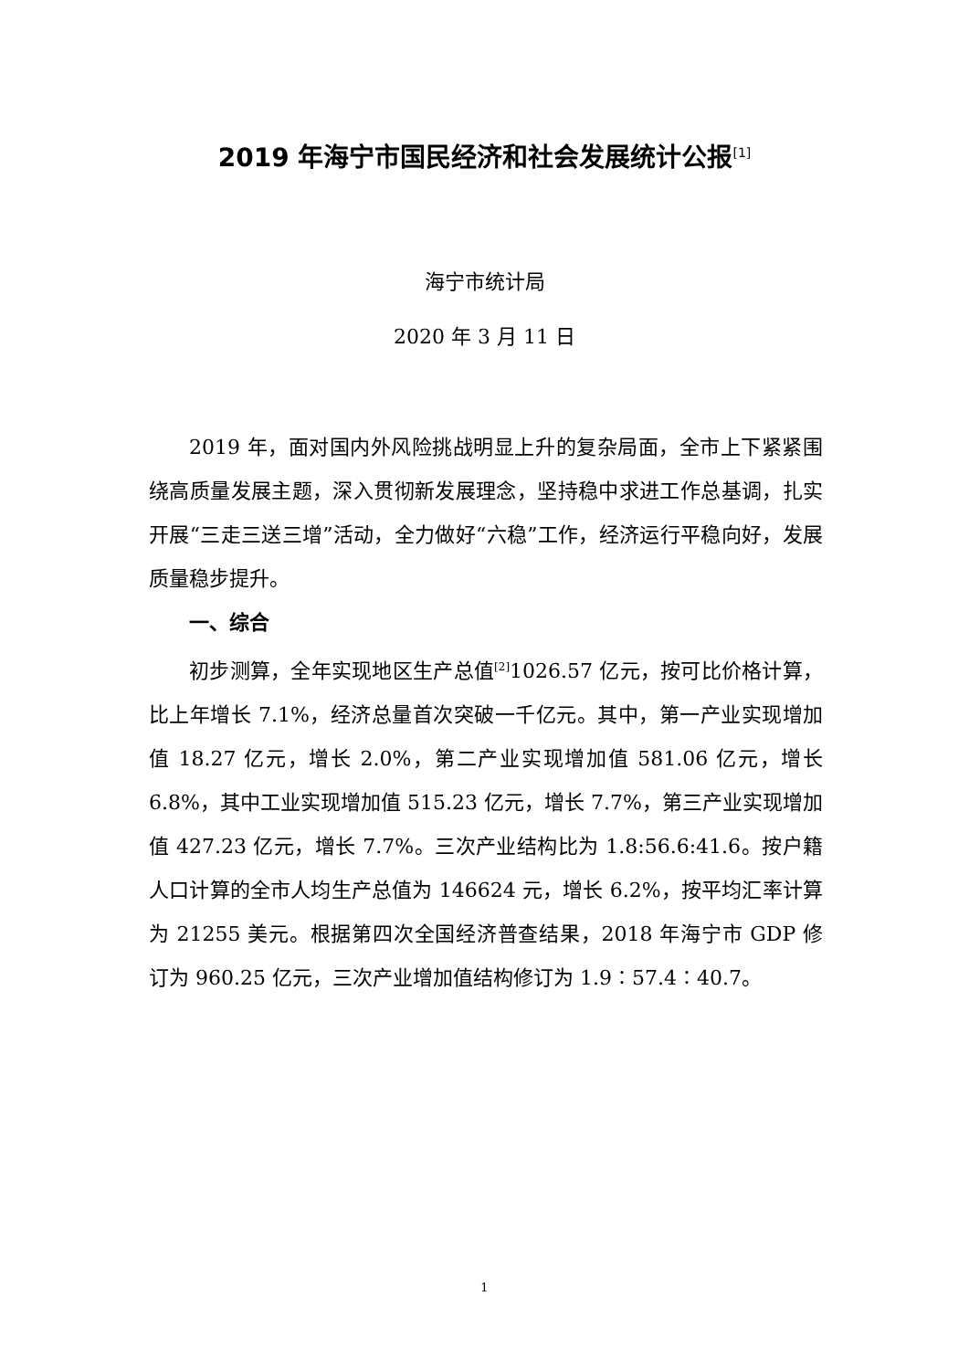2019 年海宁市国民经济和社会发展统计公报<sup>[1]</sup>
海宁市统计局
2020 年 3 月 11 日
2019 年，面对国内外风险挑战明显上升的复杂局面，全市上下紧紧围绕高质量发展主题，深入贯彻新发展理念，坚持稳中求进工作总基调，扎实开展“三走三送三增”活动，全力做好“六稳”工作，经济运行平稳向好，发展质量稳步提升。
一、综合
初步测算，全年实现地区生产总值<sup>[2]</sup>1026.57 亿元，按可比价格计算，比上年增长 7.1%，经济总量首次突破一千亿元。其中，第一产业实现增加值 18.27 亿元，增长 2.0%，第二产业实现增加值 581.06 亿元，增长 6.8%，其中工业实现增加值 515.23 亿元，增长 7.7%，第三产业实现增加值 427.23 亿元，增长 7.7%。三次产业结构比为 1.8:56.6:41.6。按户籍人口计算的全市人均生产总值为 146624 元，增长 6.2%，按平均汇率计算为 21255 美元。根据第四次全国经济普查结果，2018 年海宁市 GDP 修订为 960.25 亿元，三次产业增加值结构修订为 1.9∶57.4∶40.7。
1